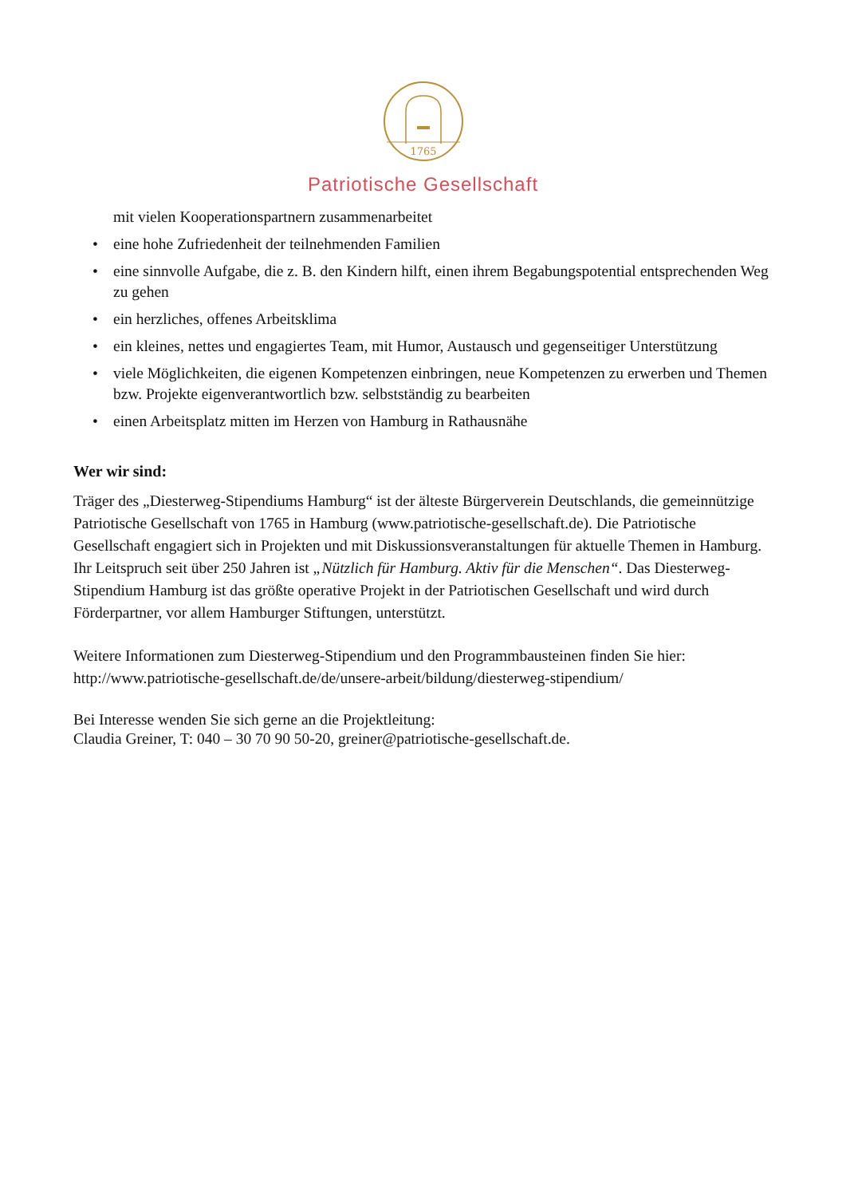1765
Patriotische Gesellschaft
mit vielen Kooperationspartnern zusammenarbeitet
• eine hohe Zufriedenheit der teilnehmenden Familien
• eine sinnvolle Aufgabe, die z. B. den Kindern hilft, einen ihrem Begabungspotential entsprechenden Weg zu gehen
• ein herzliches, offenes Arbeitsklima
• ein kleines, nettes und engagiertes Team, mit Humor, Austausch und gegenseitiger Unterstützung
• viele Möglichkeiten, die eigenen Kompetenzen einbringen, neue Kompetenzen zu erwerben und Themen bzw. Projekte eigenverantwortlich bzw. selbstständig zu bearbeiten
• einen Arbeitsplatz mitten im Herzen von Hamburg in Rathausnähe
Wer wir sind:
Träger des „Diesterweg-Stipendiums Hamburg“ ist der älteste Bürgerverein Deutschlands, die gemeinnützige Patriotische Gesellschaft von 1765 in Hamburg (www.patriotische-gesellschaft.de). Die Patriotische Gesellschaft engagiert sich in Projekten und mit Diskussionsveranstaltungen für aktuelle Themen in Hamburg. Ihr Leitspruch seit über 250 Jahren ist „Nützlich für Hamburg. Aktiv für die Menschen“. Das Diesterweg-Stipendium Hamburg ist das größte operative Projekt in der Patriotischen Gesellschaft und wird durch Förderpartner, vor allem Hamburger Stiftungen, unterstützt.
Weitere Informationen zum Diesterweg-Stipendium und den Programmbausteinen finden Sie hier: http://www.patriotische-gesellschaft.de/de/unsere-arbeit/bildung/diesterweg-stipendium/
Bei Interesse wenden Sie sich gerne an die Projektleitung:
Claudia Greiner, T: 040 – 30 70 90 50-20, greiner@patriotische-gesellschaft.de.